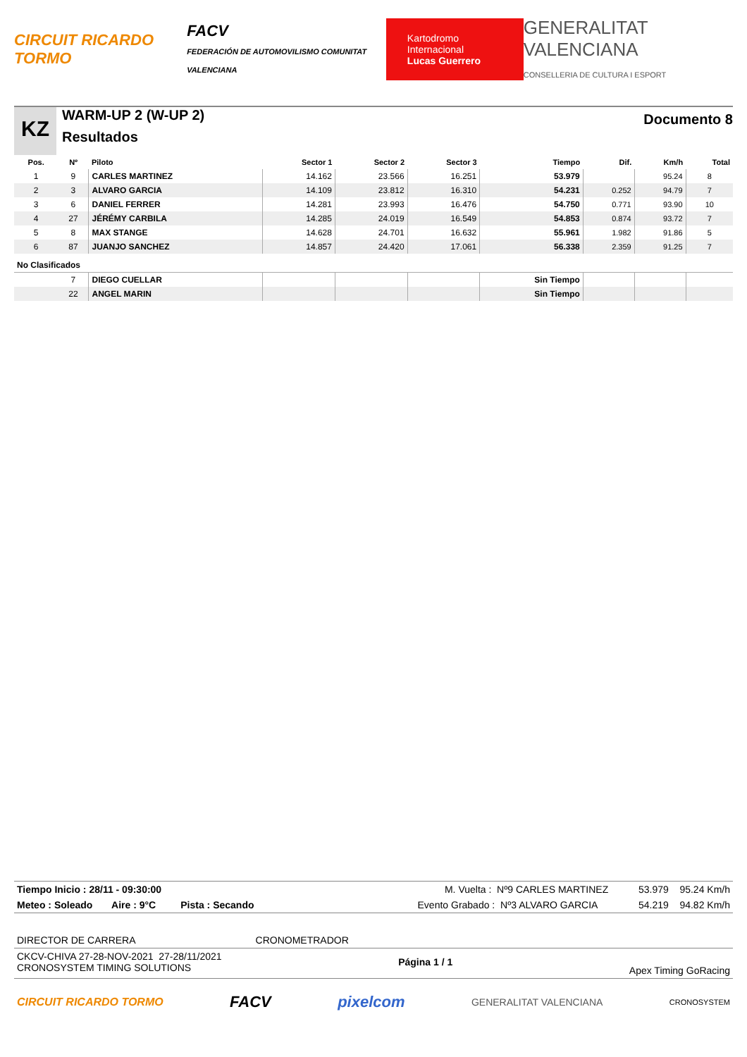CIRCUIT RICARDO TORMO FACV
FEDERACIÓN DE AUTOMOVILISMO COMUNITAT VALENCIANA Kartodromo Internacional
Lucas Guerrero GENERALITAT VALENCIANA
CONSELLERIA DE CULTURA I ESPORT
KZ
WARM-UP 2 (W-UP 2)
Resultados
Documento 8
| Pos. | Nº | Piloto | Sector 1 | Sector 2 | Sector 3 | Tiempo | Dif. | Km/h | Total |
| --- | --- | --- | --- | --- | --- | --- | --- | --- | --- |
| 1 | 9 | CARLES MARTINEZ | 14.162 | 23.566 | 16.251 | 53.979 | | 95.24 | 8 |
| 2 | 3 | ALVARO GARCIA | 14.109 | 23.812 | 16.310 | 54.231 | 0.252 | 94.79 | 7 |
| 3 | 6 | DANIEL FERRER | 14.281 | 23.993 | 16.476 | 54.750 | 0.771 | 93.90 | 10 |
| 4 | 27 | JÉRÉMY CARBILA | 14.285 | 24.019 | 16.549 | 54.853 | 0.874 | 93.72 | 7 |
| 5 | 8 | MAX STANGE | 14.628 | 24.701 | 16.632 | 55.961 | 1.982 | 91.86 | 5 |
| 6 | 87 | JUANJO SANCHEZ | 14.857 | 24.420 | 17.061 | 56.338 | 2.359 | 91.25 | 7 |
| No Clasificados | | | | | | | | | |
| | 7 | DIEGO CUELLAR | | | | Sin Tiempo | | | |
| | 22 | ANGEL MARIN | | | | Sin Tiempo | | | |
Tiempo Inicio : 28/11 - 09:30:00 M. Vuelta : Nº9 CARLES MARTINEZ 53.979 95.24 Km/h
Meteo : Soleado Aire : 9°C Pista : Secando Evento Grabado : Nº3 ALVARO GARCIA 54.219 94.82 Km/h
DIRECTOR DE CARRERA CRONOMETRADOR
CKCV-CHIVA 27-28-NOV-2021 27-28/11/2021
CRONOSYSTEM TIMING SOLUTIONS Página 1 / 1 Apex Timing GoRacing
CIRCUIT RICARDO TORMO FACV pixelcom GENERALITAT VALENCIANA CRONOSYSTEM